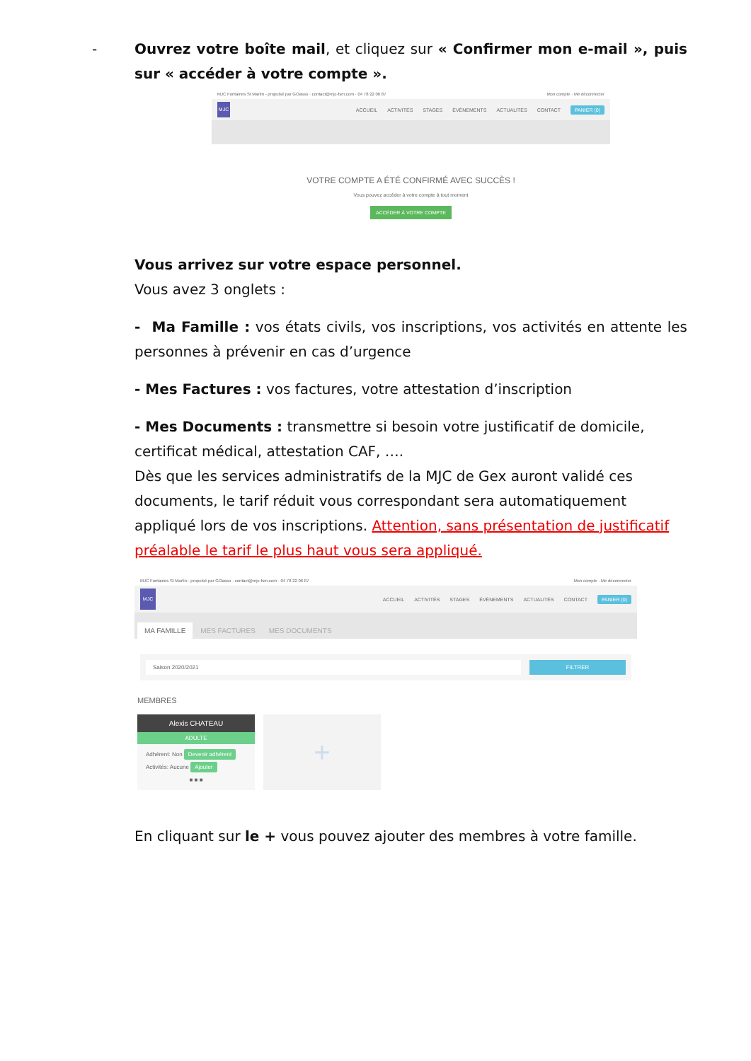- Ouvrez votre boîte mail, et cliquez sur « Confirmer mon e-mail », puis sur « accéder à votre compte ».
MJC Fontaines St Martin - propulsé par GOasso · contact@mjc-fsm.com · 04 78 22 06 87 Mon compte · Me déconnecter
MJC
ACCUEIL ACTIVITÉS STAGES ÉVÈNEMENTS ACTUALITÉS CONTACT PANIER (0)
VOTRE COMPTE A ÉTÉ CONFIRMÉ AVEC SUCCÈS !
Vous pouvez accéder à votre compte à tout moment
ACCÉDER À VOTRE COMPTE
Vous arrivez sur votre espace personnel.
Vous avez 3 onglets :
- Ma Famille : vos états civils, vos inscriptions, vos activités en attente les personnes à prévenir en cas d’urgence
- Mes Factures : vos factures, votre attestation d’inscription
- Mes Documents : transmettre si besoin votre justificatif de domicile, certificat médical, attestation CAF, ….
Dès que les services administratifs de la MJC de Gex auront validé ces documents, le tarif réduit vous correspondant sera automatiquement appliqué lors de vos inscriptions. Attention, sans présentation de justificatif préalable le tarif le plus haut vous sera appliqué.
MJC Fontaines St Martin - propulsé par GOasso · contact@mjc-fsm.com · 04 78 22 06 87 Mon compte · Me déconnecter
MJC
ACCUEIL ACTIVITÉS STAGES ÉVÈNEMENTS ACTUALITÉS CONTACT PANIER (0)
MA FAMILLE MES FACTURES MES DOCUMENTS
Saison 2020/2021 FILTRER
MEMBRES
Alexis CHATEAU
ADULTE
Adhérent: Non Devenir adhérent
Activités: Aucune Ajouter
■ ■ ■
+
En cliquant sur le + vous pouvez ajouter des membres à votre famille.